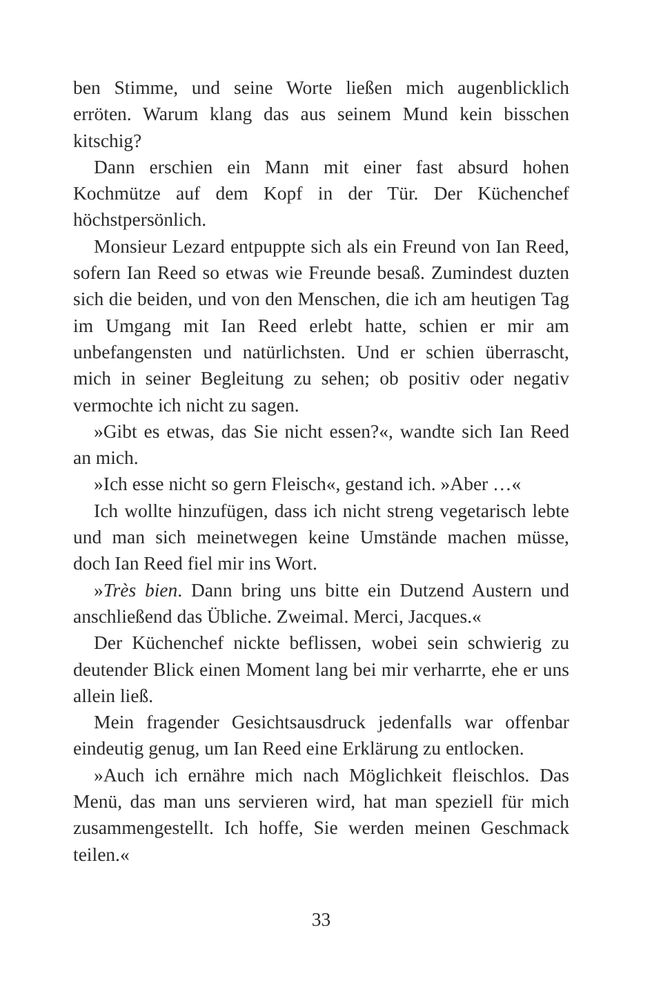ben Stimme, und seine Worte ließen mich augenblicklich erröten. Warum klang das aus seinem Mund kein bisschen kitschig?
Dann erschien ein Mann mit einer fast absurd hohen Kochmütze auf dem Kopf in der Tür. Der Küchenchef höchstpersönlich.
Monsieur Lezard entpuppte sich als ein Freund von Ian Reed, sofern Ian Reed so etwas wie Freunde besaß. Zumindest duzten sich die beiden, und von den Menschen, die ich am heutigen Tag im Umgang mit Ian Reed erlebt hatte, schien er mir am unbefangensten und natürlichsten. Und er schien überrascht, mich in seiner Begleitung zu sehen; ob positiv oder negativ vermochte ich nicht zu sagen.
»Gibt es etwas, das Sie nicht essen?«, wandte sich Ian Reed an mich.
»Ich esse nicht so gern Fleisch«, gestand ich. »Aber …«
Ich wollte hinzufügen, dass ich nicht streng vegetarisch lebte und man sich meinetwegen keine Umstände machen müsse, doch Ian Reed fiel mir ins Wort.
»Très bien. Dann bring uns bitte ein Dutzend Austern und anschließend das Übliche. Zweimal. Merci, Jacques.«
Der Küchenchef nickte beflissen, wobei sein schwierig zu deutender Blick einen Moment lang bei mir verharrte, ehe er uns allein ließ.
Mein fragender Gesichtsausdruck jedenfalls war offenbar eindeutig genug, um Ian Reed eine Erklärung zu entlocken.
»Auch ich ernähre mich nach Möglichkeit fleischlos. Das Menü, das man uns servieren wird, hat man speziell für mich zusammengestellt. Ich hoffe, Sie werden meinen Geschmack teilen.«
33